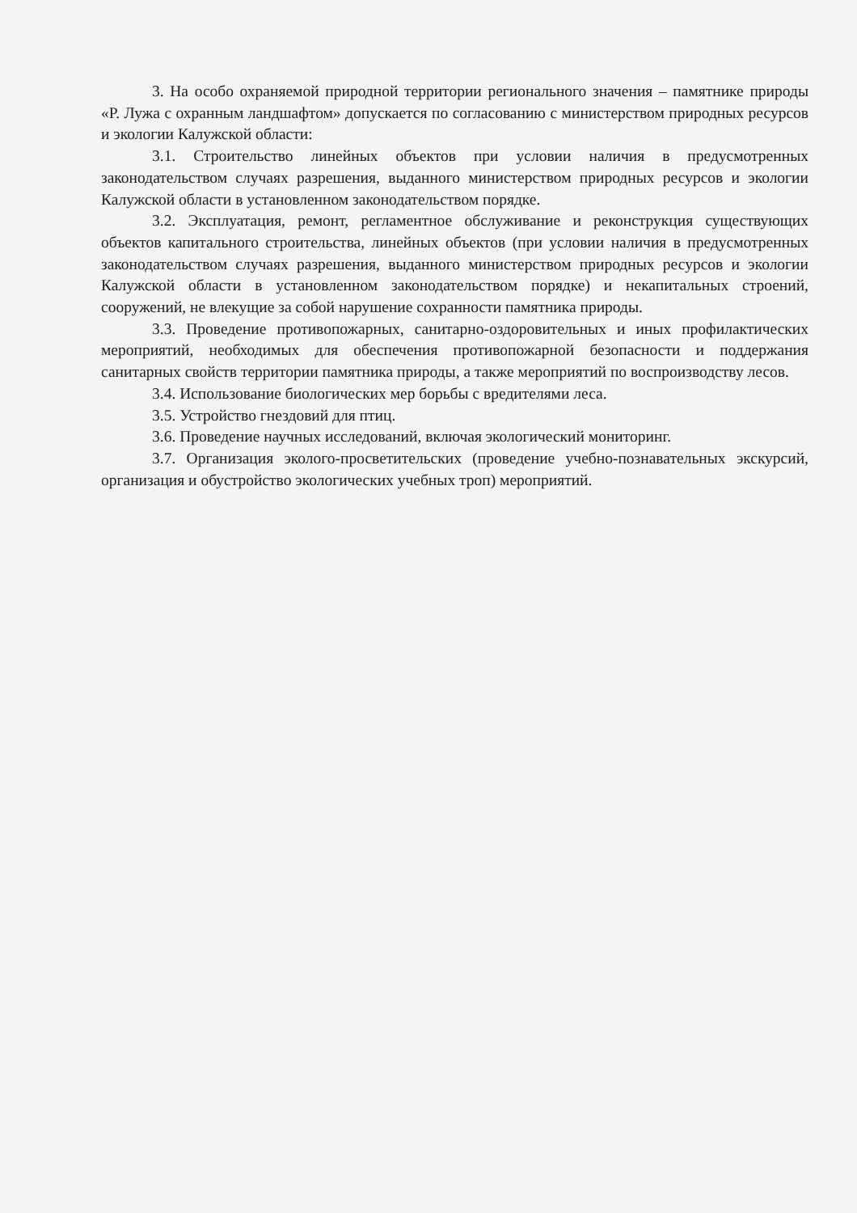3. На особо охраняемой природной территории регионального значения – памятнике природы «Р. Лужа с охранным ландшафтом» допускается по согласованию с министерством природных ресурсов и экологии Калужской области:
3.1. Строительство линейных объектов при условии наличия в предусмотренных законодательством случаях разрешения, выданного министерством природных ресурсов и экологии Калужской области в установленном законодательством порядке.
3.2. Эксплуатация, ремонт, регламентное обслуживание и реконструкция существующих объектов капитального строительства, линейных объектов (при условии наличия в предусмотренных законодательством случаях разрешения, выданного министерством природных ресурсов и экологии Калужской области в установленном законодательством порядке) и некапитальных строений, сооружений, не влекущие за собой нарушение сохранности памятника природы.
3.3. Проведение противопожарных, санитарно-оздоровительных и иных профилактических мероприятий, необходимых для обеспечения противопожарной безопасности и поддержания санитарных свойств территории памятника природы, а также мероприятий по воспроизводству лесов.
3.4. Использование биологических мер борьбы с вредителями леса.
3.5. Устройство гнездовий для птиц.
3.6. Проведение научных исследований, включая экологический мониторинг.
3.7. Организация эколого-просветительских (проведение учебно-познавательных экскурсий, организация и обустройство экологических учебных троп) мероприятий.